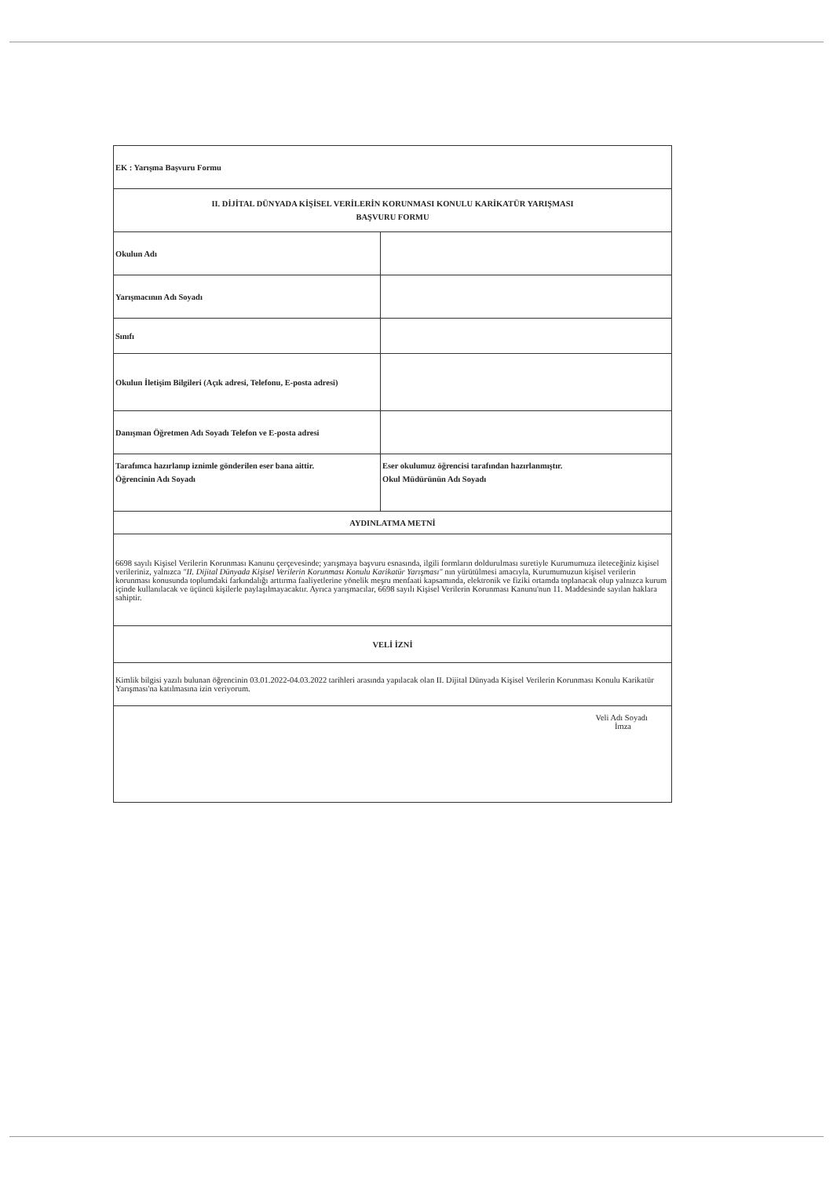| EK : Yarışma Başvuru Formu | |
| II. DİJİTAL DÜNYADA KİŞİSEL VERİLERİN KORUNMASI KONULU KARİKATÜR YARIŞMASI BAŞVURU FORMU | |
| Okulun Adı | |
| Yarışmacının Adı Soyadı | |
| Sınıfı | |
| Okulun İletişim Bilgileri (Açık adresi, Telefonu, E-posta adresi) | |
| Danışman Öğretmen Adı Soyadı Telefon ve E-posta adresi | |
| Tarafımca hazırlanıp iznimle gönderilen eser bana aittir. Öğrencinin Adı Soyadı | Eser okulumuz öğrencisi tarafından hazırlanmıştır. Okul Müdürünün Adı Soyadı |
| AYDINLATMA METNİ | |
| 6698 sayılı Kişisel Verilerin Korunması Kanunu çerçevesinde; yarışmaya başvuru esnasında, ilgili formların doldurulması suretiyle Kurumumuza ileteceğiniz kişisel verileriniz, yalnızca "II. Dijital Dünyada Kişisel Verilerin Korunması Konulu Karikatür Yarışması" nın yürütülmesi amacıyla, Kurumumuzun kişisel verilerin korunması konusunda toplumdaki farkındalığı arttırma faaliyetlerine yönelik meşru menfaati kapsamında, elektronik ve fiziki ortamda toplanacak olup yalnızca kurum içinde kullanılacak ve üçüncü kişilerle paylaşılmayacaktır. Ayrıca yarışmacılar, 6698 sayılı Kişisel Verilerin Korunması Kanunu'nun 11. Maddesinde sayılan haklara sahiptir. | |
| VELİ İZNİ | |
| Kimlik bilgisi yazılı bulunan öğrencinin 03.01.2022-04.03.2022 tarihleri arasında yapılacak olan II. Dijital Dünyada Kişisel Verilerin Korunması Konulu Karikatür Yarışması'na katılmasına izin veriyorum. | |
| Veli Adı Soyadı İmza | |